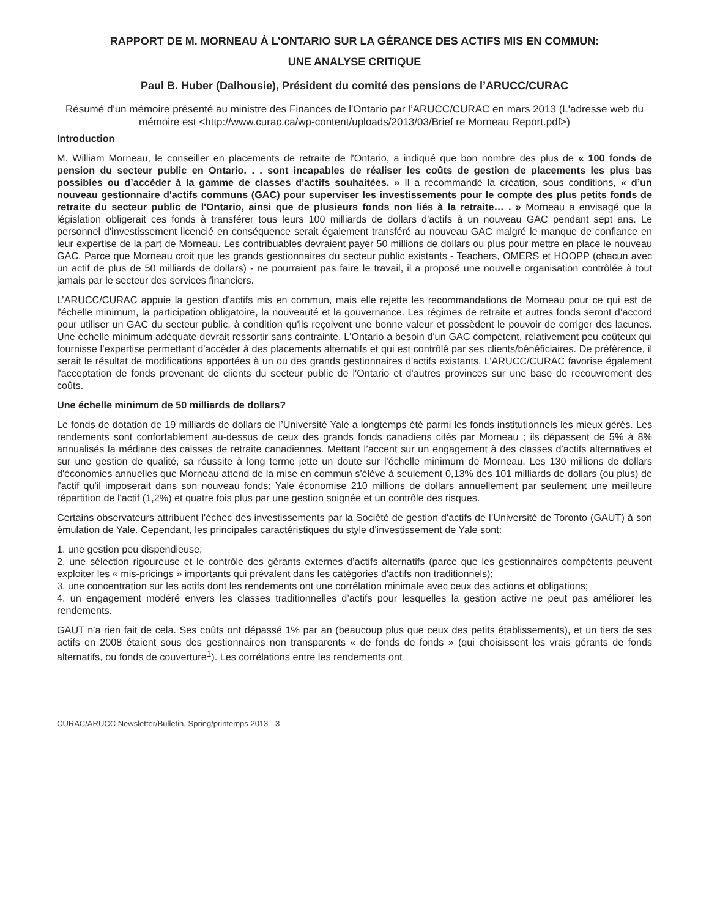RAPPORT DE M. MORNEAU À L’ONTARIO SUR LA GÉRANCE DES ACTIFS MIS EN COMMUN:
UNE ANALYSE CRITIQUE
Paul B. Huber (Dalhousie), Président du comité des pensions de l’ARUCC/CURAC
Résumé d'un mémoire présenté au ministre des Finances de l'Ontario par l’ARUCC/CURAC en mars 2013 (L'adresse web du mémoire est <http://www.curac.ca/wp-content/uploads/2013/03/Brief re Morneau Report.pdf>)
Introduction
M. William Morneau, le conseiller en placements de retraite de l'Ontario, a indiqué que bon nombre des plus de « 100 fonds de pension du secteur public en Ontario. . . sont incapables de réaliser les coûts de gestion de placements les plus bas possibles ou d’accéder à la gamme de classes d'actifs souhaitées. » Il a recommandé la création, sous conditions, « d’un nouveau gestionnaire d'actifs communs (GAC) pour superviser les investissements pour le compte des plus petits fonds de retraite du secteur public de l'Ontario, ainsi que de plusieurs fonds non liés à la retraite… . » Morneau a envisagé que la législation obligerait ces fonds à transférer tous leurs 100 milliards de dollars d'actifs à un nouveau GAC pendant sept ans. Le personnel d'investissement licencié en conséquence serait également transféré au nouveau GAC malgré le manque de confiance en leur expertise de la part de Morneau. Les contribuables devraient payer 50 millions de dollars ou plus pour mettre en place le nouveau GAC. Parce que Morneau croit que les grands gestionnaires du secteur public existants - Teachers, OMERS et HOOPP (chacun avec un actif de plus de 50 milliards de dollars) - ne pourraient pas faire le travail, il a proposé une nouvelle organisation contrôlée à tout jamais par le secteur des services financiers.
L’ARUCC/CURAC appuie la gestion d'actifs mis en commun, mais elle rejette les recommandations de Morneau pour ce qui est de l'échelle minimum, la participation obligatoire, la nouveauté et la gouvernance. Les régimes de retraite et autres fonds seront d’accord pour utiliser un GAC du secteur public, à condition qu'ils reçoivent une bonne valeur et possèdent le pouvoir de corriger des lacunes. Une échelle minimum adéquate devrait ressortir sans contrainte. L'Ontario a besoin d'un GAC compétent, relativement peu coûteux qui fournisse l’expertise permettant d'accéder à des placements alternatifs et qui est contrôlé par ses clients/bénéficiaires. De préférence, il serait le résultat de modifications apportées à un ou des grands gestionnaires d'actifs existants. L’ARUCC/CURAC favorise également l'acceptation de fonds provenant de clients du secteur public de l'Ontario et d'autres provinces sur une base de recouvrement des coûts.
Une échelle minimum de 50 milliards de dollars?
Le fonds de dotation de 19 milliards de dollars de l’Université Yale a longtemps été parmi les fonds institutionnels les mieux gérés. Les rendements sont confortablement au-dessus de ceux des grands fonds canadiens cités par Morneau ; ils dépassent de 5% à 8% annualisés la médiane des caisses de retraite canadiennes. Mettant l’accent sur un engagement à des classes d'actifs alternatives et sur une gestion de qualité, sa réussite à long terme jette un doute sur l'échelle minimum de Morneau. Les 130 millions de dollars d'économies annuelles que Morneau attend de la mise en commun s'élève à seulement 0,13% des 101 milliards de dollars (ou plus) de l'actif qu'il imposerait dans son nouveau fonds; Yale économise 210 millions de dollars annuellement par seulement une meilleure répartition de l'actif (1,2%) et quatre fois plus par une gestion soignée et un contrôle des risques.
Certains observateurs attribuent l'échec des investissements par la Société de gestion d'actifs de l’Université de Toronto (GAUT) à son émulation de Yale. Cependant, les principales caractéristiques du style d'investissement de Yale sont:
1. une gestion peu dispendieuse;
2. une sélection rigoureuse et le contrôle des gérants externes d’actifs alternatifs (parce que les gestionnaires compétents peuvent exploiter les « mis-pricings » importants qui prévalent dans les catégories d'actifs non traditionnels);
3. une concentration sur les actifs dont les rendements ont une corrélation minimale avec ceux des actions et obligations;
4. un engagement modéré envers les classes traditionnelles d’actifs pour lesquelles la gestion active ne peut pas améliorer les rendements.
GAUT n'a rien fait de cela. Ses coûts ont dépassé 1% par an (beaucoup plus que ceux des petits établissements), et un tiers de ses actifs en 2008 étaient sous des gestionnaires non transparents « de fonds de fonds » (qui choisissent les vrais gérants de fonds alternatifs, ou fonds de couverture<sup>1</sup>). Les corrélations entre les rendements ont
CURAC/ARUCC Newsletter/Bulletin, Spring/printemps 2013 - 3